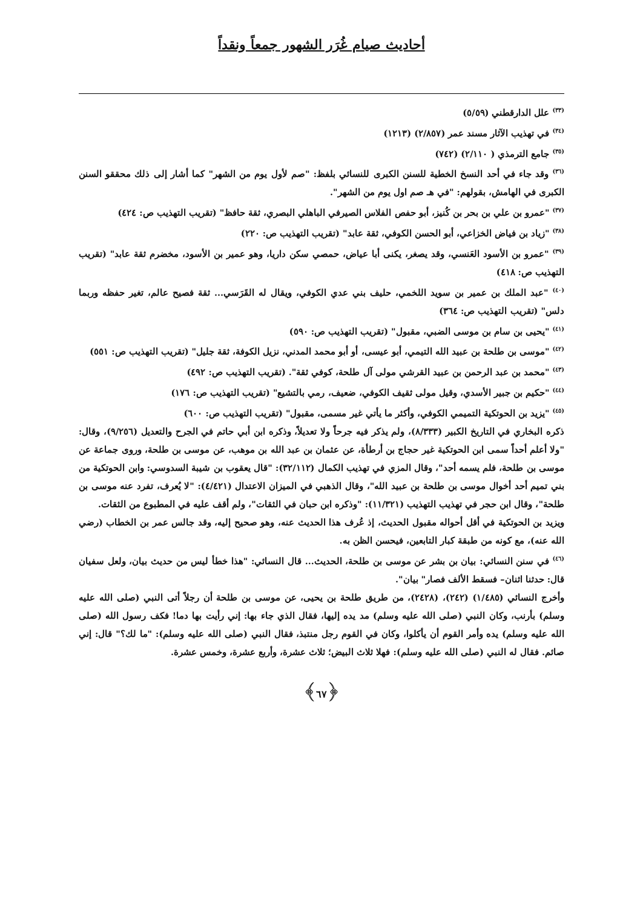أحاديث صيام غُرَر الشهور جمعاً ونقداً
<sup>(٣٣)</sup> علل الدارقطني (٥/٥٩)
<sup>(٣٤)</sup> في تهذيب الآثار مسند عمر (٢/٨٥٧) (١٢١٣)
<sup>(٣٥)</sup> جامع الترمذي ( ٢/١١٠) (٧٤٢)
<sup>(٣٦)</sup> وقد جاء في أحد النسخ الخطية للسنن الكبرى للنسائي بلفظ: "صم لأول يوم من الشهر" كما أشار إلى ذلك محققو السنن الكبرى في الهامش، بقولهم: "في هـ صم اول يوم من الشهر".
<sup>(٣٧)</sup> "عمرو بن علي بن بحر بن كُنيز، أبو حفص الفلاس الصيرفي الباهلي البصري، ثقة حافظ" (تقريب التهذيب ص: ٤٢٤)
<sup>(٣٨)</sup> "زياد بن فياض الخزاعي، أبو الحسن الكوفي، ثقة عابد" (تقريب التهذيب ص: ٢٢٠)
<sup>(٣٩)</sup> "عمرو بن الأسود العَنسي، وقد يصغر، يكنى أبا عياض، حمصي سكن داريا، وهو عمير بن الأسود، مخضرم ثقة عابد" (تقريب التهذيب ص: ٤١٨)
<sup>(٤٠)</sup> "عبد الملك بن عمير بن سويد اللخمي، حليف بني عدي الكوفي، ويقال له القَرَسي... ثقة فصيح عالم، تغير حفظه وربما دلس" (تقريب التهذيب ص: ٣٦٤)
<sup>(٤١)</sup> "يحيى بن سام بن موسى الضبي، مقبول" (تقريب التهذيب ص: ٥٩٠)
<sup>(٤٢)</sup> "موسى بن طلحة بن عبيد الله التيمي، أبو عيسى، أو أبو محمد المدني، نزيل الكوفة، ثقة جليل" (تقريب التهذيب ص: ٥٥١)
<sup>(٤٣)</sup> "محمد بن عبد الرحمن بن عبيد القرشي مولى آل طلحة، كوفي ثقة". (تقريب التهذيب ص: ٤٩٢)
<sup>(٤٤)</sup> "حكيم بن جبير الأسدي، وقيل مولى ثقيف الكوفي، ضعيف، رمي بالتشيع" (تقريب التهذيب ص: ١٧٦)
<sup>(٤٥)</sup> "يزيد بن الحوتكية التميمي الكوفي، وأكثر ما يأتي غير مسمى، مقبول" (تقريب التهذيب ص: ٦٠٠)
ذكره البخاري في التاريخ الكبير (٨/٣٣٣)، ولم يذكر فيه جرحاً ولا تعديلاً، وذكره ابن أبي حاتم في الجرح والتعديل (٩/٢٥٦)، وقال: "ولا أعلم أحداً سمى ابن الحوتكية غير حجاج بن أرطأة، عن عثمان بن عبد الله بن موهب، عن موسى بن طلحة، وروى جماعة عن موسى بن طلحة، فلم يسمه أحد"، وقال المزي في تهذيب الكمال (٣٢/١١٢): "قال يعقوب بن شيبة السدوسي: وابن الحوتكية من بني تميم أحد أخوال موسى بن طلحة بن عبيد الله"، وقال الذهبي في الميزان الاعتدال (٤/٤٢١): "لا يُعرف، تفرد عنه موسى بن طلحة"، وقال ابن حجر في تهذيب التهذيب (١١/٣٢١): "وذكره ابن حبان في الثقات"، ولم أقف عليه في المطبوع من الثقات.
ويزيد بن الحوتكية في أقل أحواله مقبول الحديث، إذ عُرف هذا الحديث عنه، وهو صحيح إليه، وقد جالس عمر بن الخطاب (رضي الله عنه)، مع كونه من طبقة كبار التابعين، فيحسن الظن به.
<sup>(٤٦)</sup> في سنن النسائي: بيان بن بشر عن موسى بن طلحة، الحديث... قال النسائي: "هذا خطأ ليس من حديث بيان، ولعل سفيان قال: حدثنا اثنان– فسقط الألف فصار" بيان".
وأخرج النسائي (١/٤٨٥) (٢٤٢)، (٢٤٢٨)، من طريق طلحة بن يحيى، عن موسى بن طلحة أن رجلاً أتى النبي (صلى الله عليه وسلم) بأرنب، وكان النبي (صلى الله عليه وسلم) مد يده إليها، فقال الذي جاء بها: إني رأيت بها دما! فكف رسول الله (صلى الله عليه وسلم) يده وأمر القوم أن يأكلوا، وكان في القوم رجل منتبذ، فقال النبي (صلى الله عليه وسلم): "ما لك؟" قال: إني صائم. فقال له النبي (صلى الله عليه وسلم): فهلا ثلاث البيض؛ ثلاث عشرة، وأربع عشرة، وخمس عشرة.
﴿٦٧﴾